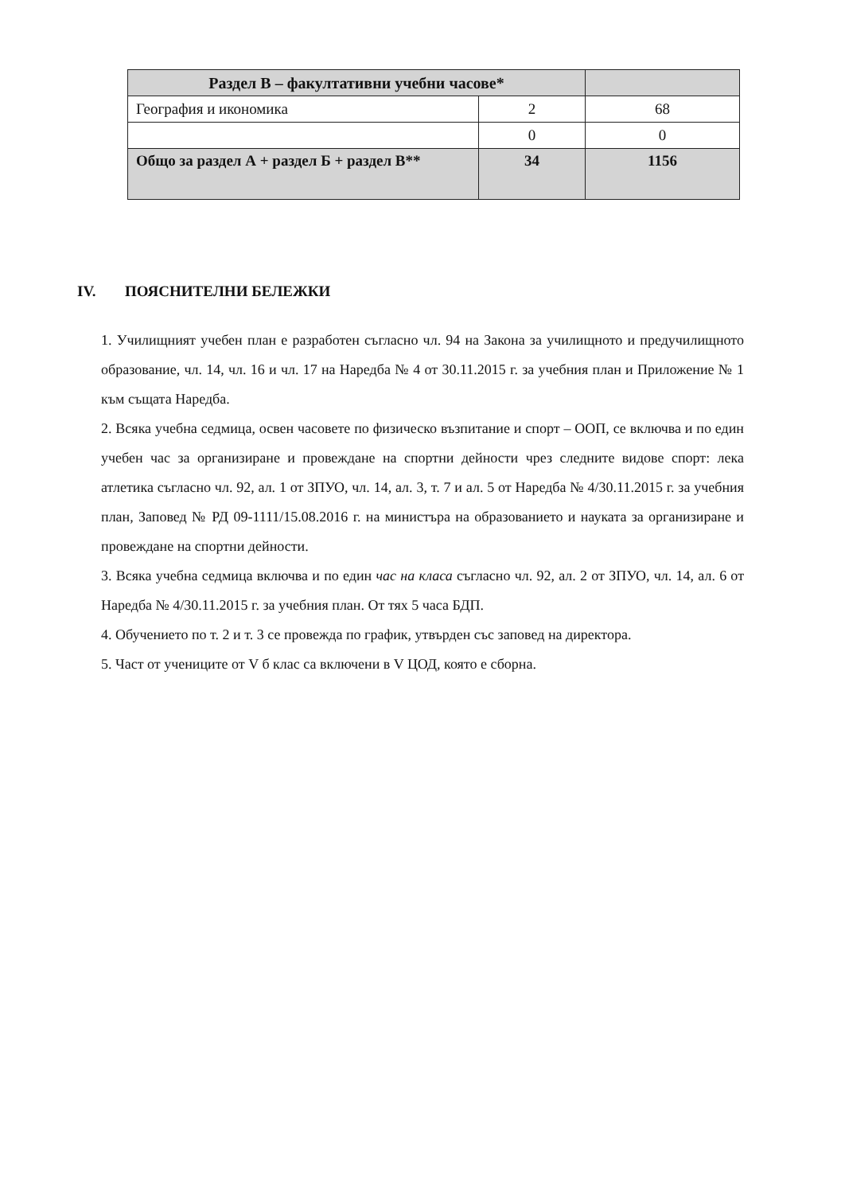| Раздел В – факултативни учебни часове* | | |
| География и икономика | 2 | 68 |
| | 0 | 0 |
| Общо за раздел А + раздел Б + раздел В** | 34 | 1156 |
IV. ПОЯСНИТЕЛНИ БЕЛЕЖКИ
1. Училищният учебен план е разработен съгласно чл. 94 на Закона за училищното и предучилищното образование, чл. 14, чл. 16 и чл. 17 на Наредба № 4 от 30.11.2015 г. за учебния план и Приложение № 1 към същата Наредба.
2. Всяка учебна седмица, освен часовете по физическо възпитание и спорт – ООП, се включва и по един учебен час за организиране и провеждане на спортни дейности чрез следните видове спорт: лека атлетика съгласно чл. 92, ал. 1 от ЗПУО, чл. 14, ал. 3, т. 7 и ал. 5 от Наредба № 4/30.11.2015 г. за учебния план, Заповед № РД 09-1111/15.08.2016 г. на министъра на образованието и науката за организиране и провеждане на спортни дейности.
3. Всяка учебна седмица включва и по един час на класа съгласно чл. 92, ал. 2 от ЗПУО, чл. 14, ал. 6 от Наредба № 4/30.11.2015 г. за учебния план. От тях 5 часа БДП.
4. Обучението по т. 2 и т. 3 се провежда по график, утвърден със заповед на директора.
5. Част от учениците от V б клас са включени в V ЦОД, която е сборна.